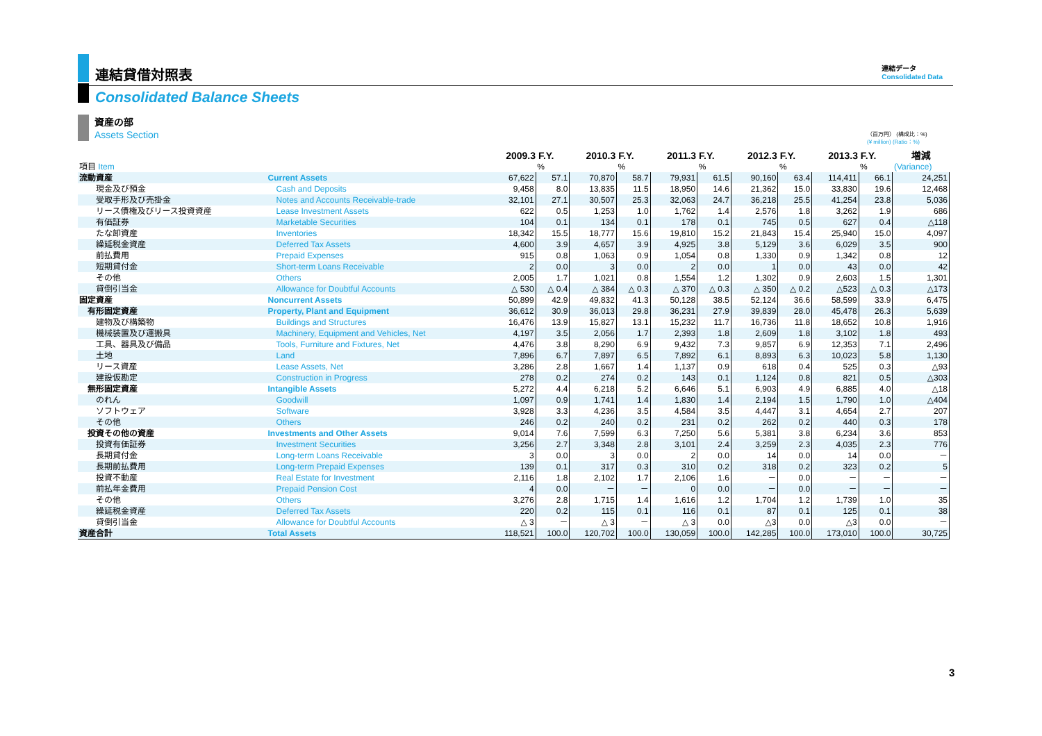連結貸借対照表
Consolidated Balance Sheets
連結データ
Consolidated Data
資産の部
Assets Section
（百万円） (構成比：%)
(¥ million) (Ratio：%)
| | | 2009.3 F.Y. | | 2010.3 F.Y. | | 2011.3 F.Y. | | 2012.3 F.Y. | | 2013.3 F.Y. | | 増減 |
| --- | --- | --- | --- | --- | --- | --- | --- | --- | --- | --- | --- | --- |
| 項目 Item | | | % | | % | | % | | % | | % | (Variance) |
| 流動資産 | Current Assets | 67,622 | 57.1 | 70,870 | 58.7 | 79,931 | 61.5 | 90,160 | 63.4 | 114,411 | 66.1 | 24,251 |
| 現金及び預金 | Cash and Deposits | 9,458 | 8.0 | 13,835 | 11.5 | 18,950 | 14.6 | 21,362 | 15.0 | 33,830 | 19.6 | 12,468 |
| 受取手形及び売掛金 | Notes and Accounts Receivable-trade | 32,101 | 27.1 | 30,507 | 25.3 | 32,063 | 24.7 | 36,218 | 25.5 | 41,254 | 23.8 | 5,036 |
| リース債権及びリース投資資産 | Lease Investment Assets | 622 | 0.5 | 1,253 | 1.0 | 1,762 | 1.4 | 2,576 | 1.8 | 3,262 | 1.9 | 686 |
| 有価証券 | Marketable Securities | 104 | 0.1 | 134 | 0.1 | 178 | 0.1 | 745 | 0.5 | 627 | 0.4 | △118 |
| たな卸資産 | Inventories | 18,342 | 15.5 | 18,777 | 15.6 | 19,810 | 15.2 | 21,843 | 15.4 | 25,940 | 15.0 | 4,097 |
| 繰延税金資産 | Deferred Tax Assets | 4,600 | 3.9 | 4,657 | 3.9 | 4,925 | 3.8 | 5,129 | 3.6 | 6,029 | 3.5 | 900 |
| 前払費用 | Prepaid Expenses | 915 | 0.8 | 1,063 | 0.9 | 1,054 | 0.8 | 1,330 | 0.9 | 1,342 | 0.8 | 12 |
| 短期貸付金 | Short-term Loans Receivable | 2 | 0.0 | 3 | 0.0 | 2 | 0.0 | 1 | 0.0 | 43 | 0.0 | 42 |
| その他 | Others | 2,005 | 1.7 | 1,021 | 0.8 | 1,554 | 1.2 | 1,302 | 0.9 | 2,603 | 1.5 | 1,301 |
| 貸倒引当金 | Allowance for Doubtful Accounts | △ 530 | △ 0.4 | △ 384 | △ 0.3 | △ 370 | △ 0.3 | △ 350 | △ 0.2 | △523 | △ 0.3 | △173 |
| 固定資産 | Noncurrent Assets | 50,899 | 42.9 | 49,832 | 41.3 | 50,128 | 38.5 | 52,124 | 36.6 | 58,599 | 33.9 | 6,475 |
| 有形固定資産 | Property, Plant and Equipment | 36,612 | 30.9 | 36,013 | 29.8 | 36,231 | 27.9 | 39,839 | 28.0 | 45,478 | 26.3 | 5,639 |
| 建物及び構築物 | Buildings and Structures | 16,476 | 13.9 | 15,827 | 13.1 | 15,232 | 11.7 | 16,736 | 11.8 | 18,652 | 10.8 | 1,916 |
| 機械装置及び運搬具 | Machinery, Equipment and Vehicles, Net | 4,197 | 3.5 | 2,056 | 1.7 | 2,393 | 1.8 | 2,609 | 1.8 | 3,102 | 1.8 | 493 |
| 工具、器具及び備品 | Tools, Furniture and Fixtures, Net | 4,476 | 3.8 | 8,290 | 6.9 | 9,432 | 7.3 | 9,857 | 6.9 | 12,353 | 7.1 | 2,496 |
| 土地 | Land | 7,896 | 6.7 | 7,897 | 6.5 | 7,892 | 6.1 | 8,893 | 6.3 | 10,023 | 5.8 | 1,130 |
| リース資産 | Lease Assets, Net | 3,286 | 2.8 | 1,667 | 1.4 | 1,137 | 0.9 | 618 | 0.4 | 525 | 0.3 | △93 |
| 建設仮勘定 | Construction in Progress | 278 | 0.2 | 274 | 0.2 | 143 | 0.1 | 1,124 | 0.8 | 821 | 0.5 | △303 |
| 無形固定資産 | Intangible Assets | 5,272 | 4.4 | 6,218 | 5.2 | 6,646 | 5.1 | 6,903 | 4.9 | 6,885 | 4.0 | △18 |
| のれん | Goodwill | 1,097 | 0.9 | 1,741 | 1.4 | 1,830 | 1.4 | 2,194 | 1.5 | 1,790 | 1.0 | △404 |
| ソフトウェア | Software | 3,928 | 3.3 | 4,236 | 3.5 | 4,584 | 3.5 | 4,447 | 3.1 | 4,654 | 2.7 | 207 |
| その他 | Others | 246 | 0.2 | 240 | 0.2 | 231 | 0.2 | 262 | 0.2 | 440 | 0.3 | 178 |
| 投資その他の資産 | Investments and Other Assets | 9,014 | 7.6 | 7,599 | 6.3 | 7,250 | 5.6 | 5,381 | 3.8 | 6,234 | 3.6 | 853 |
| 投資有価証券 | Investment Securities | 3,256 | 2.7 | 3,348 | 2.8 | 3,101 | 2.4 | 3,259 | 2.3 | 4,035 | 2.3 | 776 |
| 長期貸付金 | Long-term Loans Receivable | 3 | 0.0 | 3 | 0.0 | 2 | 0.0 | 14 | 0.0 | 14 | 0.0 | － |
| 長期前払費用 | Long-term Prepaid Expenses | 139 | 0.1 | 317 | 0.3 | 310 | 0.2 | 318 | 0.2 | 323 | 0.2 | 5 |
| 投資不動産 | Real Estate for Investment | 2,116 | 1.8 | 2,102 | 1.7 | 2,106 | 1.6 | － | 0.0 | － | － | － |
| 前払年金費用 | Prepaid Pension Cost | 4 | 0.0 | － | － | 0 | 0.0 | － | 0.0 | － | － | － |
| その他 | Others | 3,276 | 2.8 | 1,715 | 1.4 | 1,616 | 1.2 | 1,704 | 1.2 | 1,739 | 1.0 | 35 |
| 繰延税金資産 | Deferred Tax Assets | 220 | 0.2 | 115 | 0.1 | 116 | 0.1 | 87 | 0.1 | 125 | 0.1 | 38 |
| 貸倒引当金 | Allowance for Doubtful Accounts | △ 3 | － | △ 3 | － | △ 3 | 0.0 | △3 | 0.0 | △3 | 0.0 | － |
| 資産合計 | Total Assets | 118,521 | 100.0 | 120,702 | 100.0 | 130,059 | 100.0 | 142,285 | 100.0 | 173,010 | 100.0 | 30,725 |
3